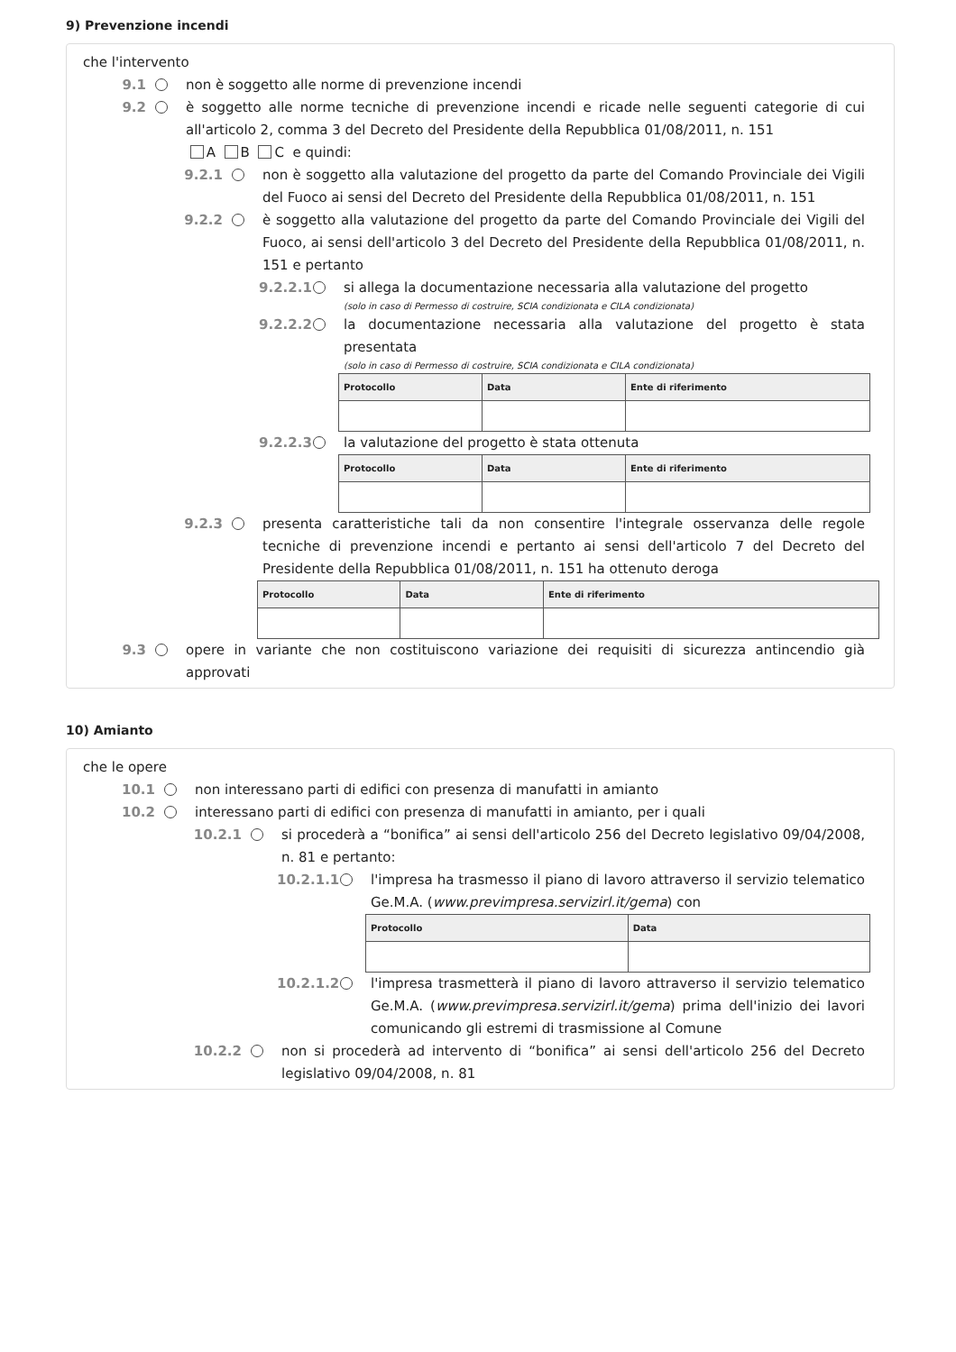9) Prevenzione incendi
che l'intervento
9.1 non è soggetto alle norme di prevenzione incendi
9.2 è soggetto alle norme tecniche di prevenzione incendi e ricade nelle seguenti categorie di cui all'articolo 2, comma 3 del Decreto del Presidente della Repubblica 01/08/2011, n. 151
A B C e quindi:
9.2.1 non è soggetto alla valutazione del progetto da parte del Comando Provinciale dei Vigili del Fuoco ai sensi del Decreto del Presidente della Repubblica 01/08/2011, n. 151
9.2.2 è soggetto alla valutazione del progetto da parte del Comando Provinciale dei Vigili del Fuoco, ai sensi dell'articolo 3 del Decreto del Presidente della Repubblica 01/08/2011, n. 151 e pertanto
9.2.2.1 si allega la documentazione necessaria alla valutazione del progetto
(solo in caso di Permesso di costruire, SCIA condizionata e CILA condizionata)
9.2.2.2 la documentazione necessaria alla valutazione del progetto è stata presentata
(solo in caso di Permesso di costruire, SCIA condizionata e CILA condizionata)
| Protocollo | Data | Ente di riferimento |
| --- | --- | --- |
9.2.2.3 la valutazione del progetto è stata ottenuta
| Protocollo | Data | Ente di riferimento |
| --- | --- | --- |
9.2.3 presenta caratteristiche tali da non consentire l'integrale osservanza delle regole tecniche di prevenzione incendi e pertanto ai sensi dell'articolo 7 del Decreto del Presidente della Repubblica 01/08/2011, n. 151 ha ottenuto deroga
| Protocollo | Data | Ente di riferimento |
| --- | --- | --- |
9.3 opere in variante che non costituiscono variazione dei requisiti di sicurezza antincendio già approvati
10) Amianto
che le opere
10.1 non interessano parti di edifici con presenza di manufatti in amianto
10.2 interessano parti di edifici con presenza di manufatti in amianto, per i quali
10.2.1 si procederà a “bonifica” ai sensi dell'articolo 256 del Decreto legislativo 09/04/2008, n. 81 e pertanto:
10.2.1.1 l'impresa ha trasmesso il piano di lavoro attraverso il servizio telematico Ge.M.A. (www.previmpresa.servizirl.it/gema) con
| Protocollo | Data |
| --- | --- |
10.2.1.2 l'impresa trasmetterà il piano di lavoro attraverso il servizio telematico Ge.M.A. (www.previmpresa.servizirl.it/gema) prima dell'inizio dei lavori comunicando gli estremi di trasmissione al Comune
10.2.2 non si procederà ad intervento di “bonifica” ai sensi dell'articolo 256 del Decreto legislativo 09/04/2008, n. 81